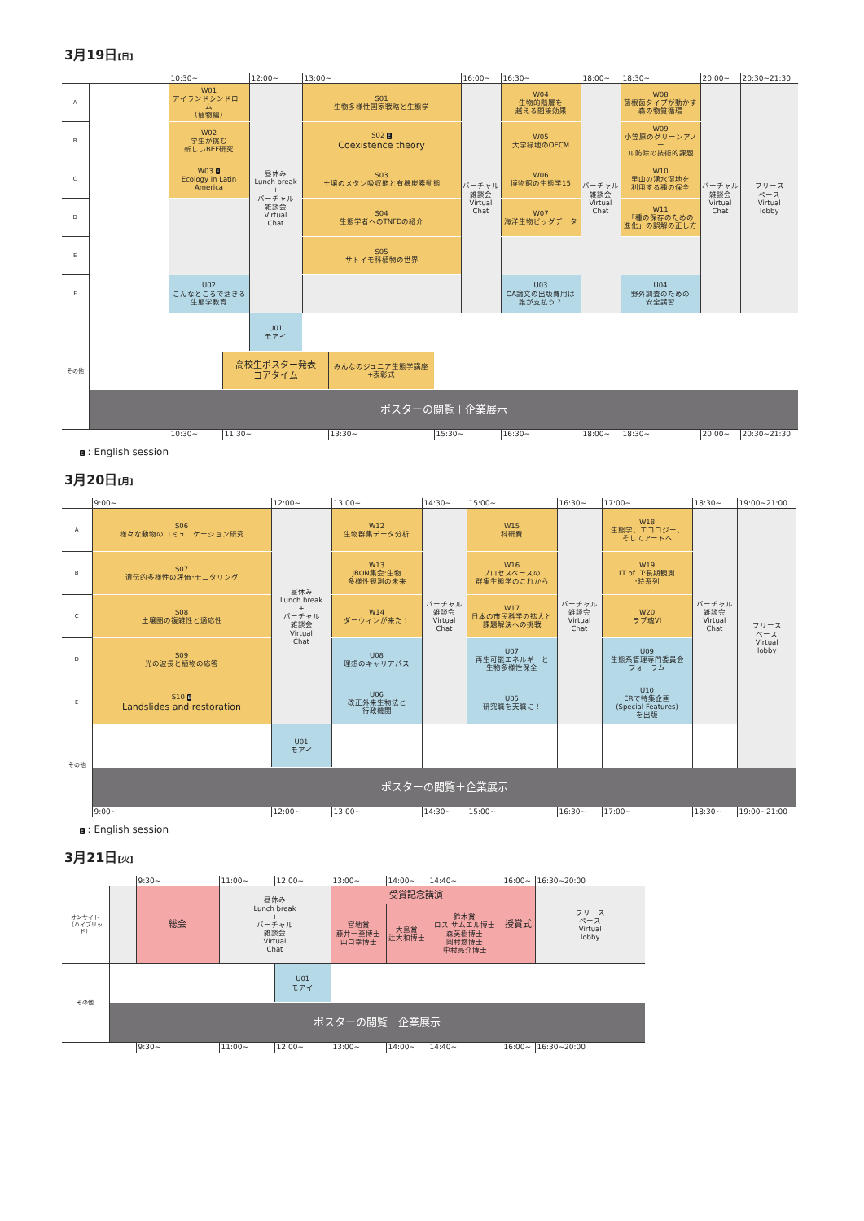3月19日[日]
| | | 10:30~ | | 12:00~ | 13:00~ | | | 16:00~ | 16:30~ | 18:00~ | 18:30~ | 20:00~ | 20:30~21:30 |
| A | | W01 アイランドシンドローム （植物編） | | 昼休み Lunch break + バーチャル 雑談会 Virtual Chat | S01 生物多様性国家戦略と生態学 | | | バーチャル 雑談会 Virtual Chat | W04 生物的階層を 越える間接効果 | バーチャル 雑談会 Virtual Chat | W08 菌根菌タイプが動かす 森の物質循環 | バーチャル 雑談会 Virtual Chat | フリース ペース Virtual lobby |
| B | | W02 学生が挑む 新しいBEF研究 | | | S02 E Coexistence theory | | | | W05 大学緑地のOECM | | W09 小笠原のグリーンアノー ル防除の技術的課題 | | |
| C | | W03 E Ecology in Latin America | | | S03 土壌のメタン吸収能と有機炭素動態 | | | | W06 博物館の生態学15 | | W10 里山の湧水湿地を 利用する種の保全 | | |
| D | | | | | S04 生態学者へのTNFDの紹介 | | | | W07 海洋生物ビッグデータ | | W11 「種の保存のための 進化」の誤解の正し方 | | |
| E | | | | | S05 サトイモ科植物の世界 | | | | | | | | |
| F | | U02 こんなところで活きる 生態学教育 | | | | | | | U03 OA論文の出版費用は 誰が支払う？ | | U04 野外調査のための 安全講習 | | |
| その他 | | | | U01 モアイ | | | | | | | | | |
| | | | 高校生ポスター発表 コアタイム | | | みんなのジュニア生態学講座 +表彰式 | | | | | | | |
| | ポスターの閲覧＋企業展示 | | | | | | | | | | | | |
| | | 10:30~ | 11:30~ | | | 13:30~ | 15:30~ | | 16:30~ | 18:00~ | 18:30~ | 20:00~ | 20:30~21:30 |
E : English session
3月20日[月]
| | 9:00~ | 12:00~ | 13:00~ | 14:30~ | 15:00~ | 16:30~ | 17:00~ | 18:30~ | 19:00~21:00 |
| A | S06 様々な動物のコミュニケーション研究 | 昼休み Lunch break + バーチャル 雑談会 Virtual Chat | W12 生物群集データ分析 | バーチャル 雑談会 Virtual Chat | W15 科研費 | バーチャル 雑談会 Virtual Chat | W18 生態学、エコロジー、 そしてアートへ | バーチャル 雑談会 Virtual Chat | フリース ペース Virtual lobby |
| B | S07 遺伝的多様性の評価･モニタリング | | W13 JBON集会:生物 多様性観測の未来 | | W16 プロセスベースの 群集生態学のこれから | | W19 LT of LT:長期観測 ･時系列 | | |
| C | S08 土壌圏の複雑性と適応性 | | W14 ダーウィンが来た！ | | W17 日本の市民科学の拡大と 課題解決への挑戦 | | W20 ラブ魂VI | | |
| D | S09 光の波長と植物の応答 | | U08 理想のキャリアパス | | U07 再生可能エネルギーと 生物多様性保全 | | U09 生態系管理専門委員会 フォーラム | | |
| E | S10 E Landslides and restoration | | U06 改正外来生物法と 行政機関 | | U05 研究職を天職に！ | | U10 ERで特集企画 (Special Features) を出版 | | |
| その他 | | U01 モアイ | | | | | | | |
| | ポスターの閲覧＋企業展示 | | | | | | | | |
| | 9:00~ | 12:00~ | 13:00~ | 14:30~ | 15:00~ | 16:30~ | 17:00~ | 18:30~ | 19:00~21:00 |
E : English session
3月21日[火]
| | | 9:30~ | 11:00~ | 12:00~ | 13:00~ | 14:00~ | 14:40~ | 16:00~ | 16:30~20:00 |
| オンサイト （ハイブリッド） | | 総会 | 昼休み Lunch break + バーチャル 雑談会 Virtual Chat | | 受賞記念講演 | | | 授賞式 | フリース ペース Virtual lobby |
| | | | | | 宮地賞 藤井一至博士 山口幸博士 | 大島賞 辻大和博士 | 鈴木賞 ロス サムエル博士 森英樹博士 岡村悠博士 中村亮介博士 | | |
| その他 | | | | U01 モアイ | | | | | |
| | ポスターの閲覧＋企業展示 | | | | | | | | |
| | | 9:30~ | 11:00~ | 12:00~ | 13:00~ | 14:00~ | 14:40~ | 16:00~ | 16:30~20:00 |